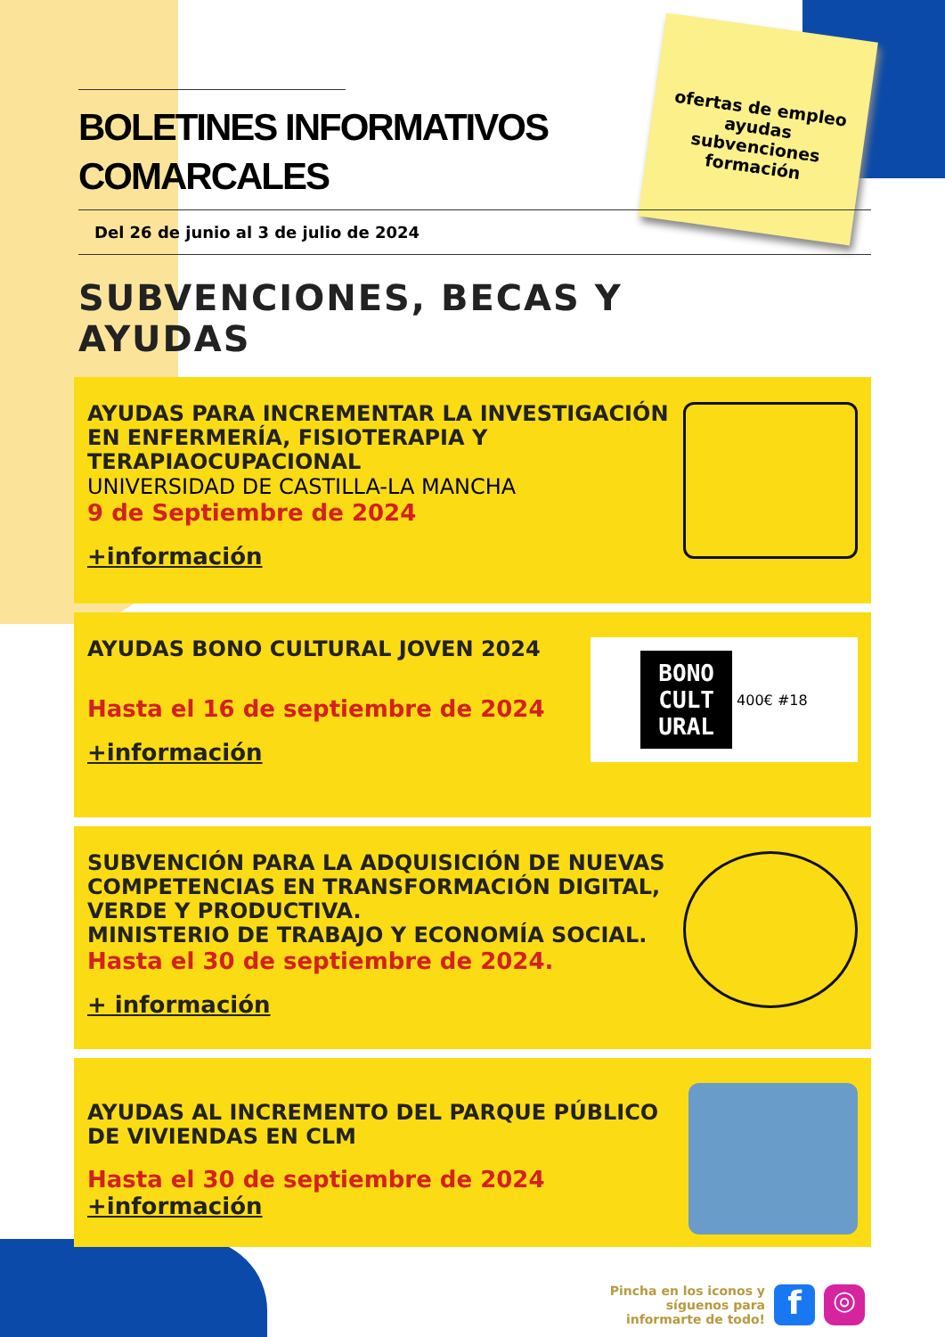ofertas de empleo
ayudas
subvenciones
formación
BOLETINES INFORMATIVOS
COMARCALES
Del 26 de junio al 3 de julio de 2024
SUBVENCIONES, BECAS Y
AYUDAS
AYUDAS PARA INCREMENTAR LA INVESTIGACIÓN EN ENFERMERÍA, FISIOTERAPIA Y TERAPIAOCUPACIONAL
UNIVERSIDAD DE CASTILLA-LA MANCHA
9 de Septiembre de 2024
+información
AYUDAS BONO CULTURAL JOVEN 2024
Hasta el 16 de septiembre de 2024
+información
BONO
CULT
URAL
400€ #18
SUBVENCIÓN PARA LA ADQUISICIÓN DE NUEVAS COMPETENCIAS EN TRANSFORMACIÓN DIGITAL, VERDE Y PRODUCTIVA.
MINISTERIO DE TRABAJO Y ECONOMÍA SOCIAL.
Hasta el 30 de septiembre de 2024.
+ información
AYUDAS AL INCREMENTO DEL PARQUE PÚBLICO DE VIVIENDAS EN CLM
Hasta el 30 de septiembre de 2024
+información
Pincha en los iconos y
síguenos para
informarte de todo!
f
◎